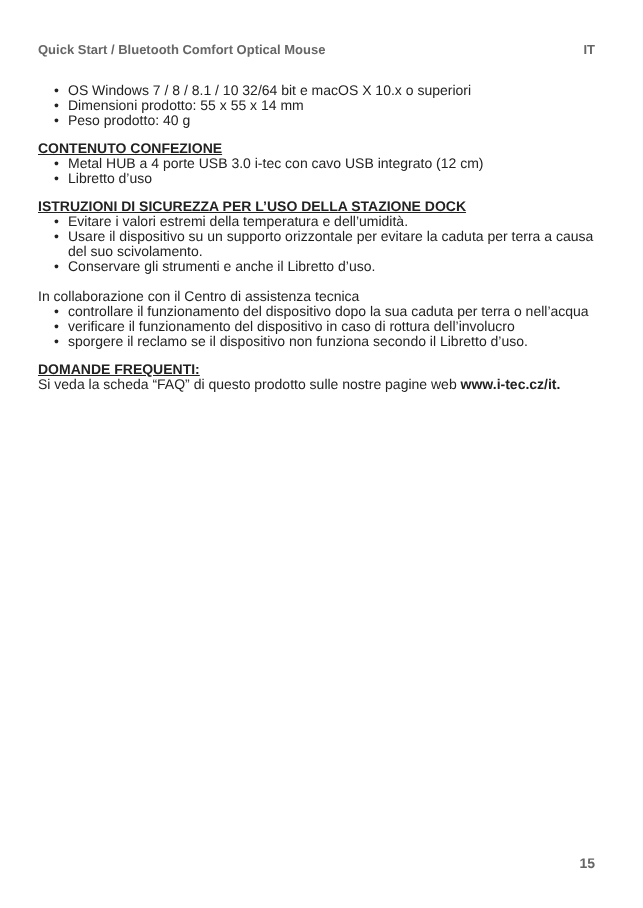Quick Start / Bluetooth Comfort Optical Mouse IT
• OS Windows 7 / 8 / 8.1 / 10 32/64 bit e macOS X 10.x o superiori
• Dimensioni prodotto: 55 x 55 x 14 mm
• Peso prodotto: 40 g
CONTENUTO CONFEZIONE
• Metal HUB a 4 porte USB 3.0 i-tec con cavo USB integrato (12 cm)
• Libretto d’uso
ISTRUZIONI DI SICUREZZA PER L’USO DELLA STAZIONE DOCK
• Evitare i valori estremi della temperatura e dell’umidità.
• Usare il dispositivo su un supporto orizzontale per evitare la caduta per terra a causa del suo scivolamento.
• Conservare gli strumenti e anche il Libretto d’uso.
In collaborazione con il Centro di assistenza tecnica
• controllare il funzionamento del dispositivo dopo la sua caduta per terra o nell’acqua
• verificare il funzionamento del dispositivo in caso di rottura dell’involucro
• sporgere il reclamo se il dispositivo non funziona secondo il Libretto d’uso.
DOMANDE FREQUENTI:
Si veda la scheda “FAQ” di questo prodotto sulle nostre pagine web www.i-tec.cz/it.
15